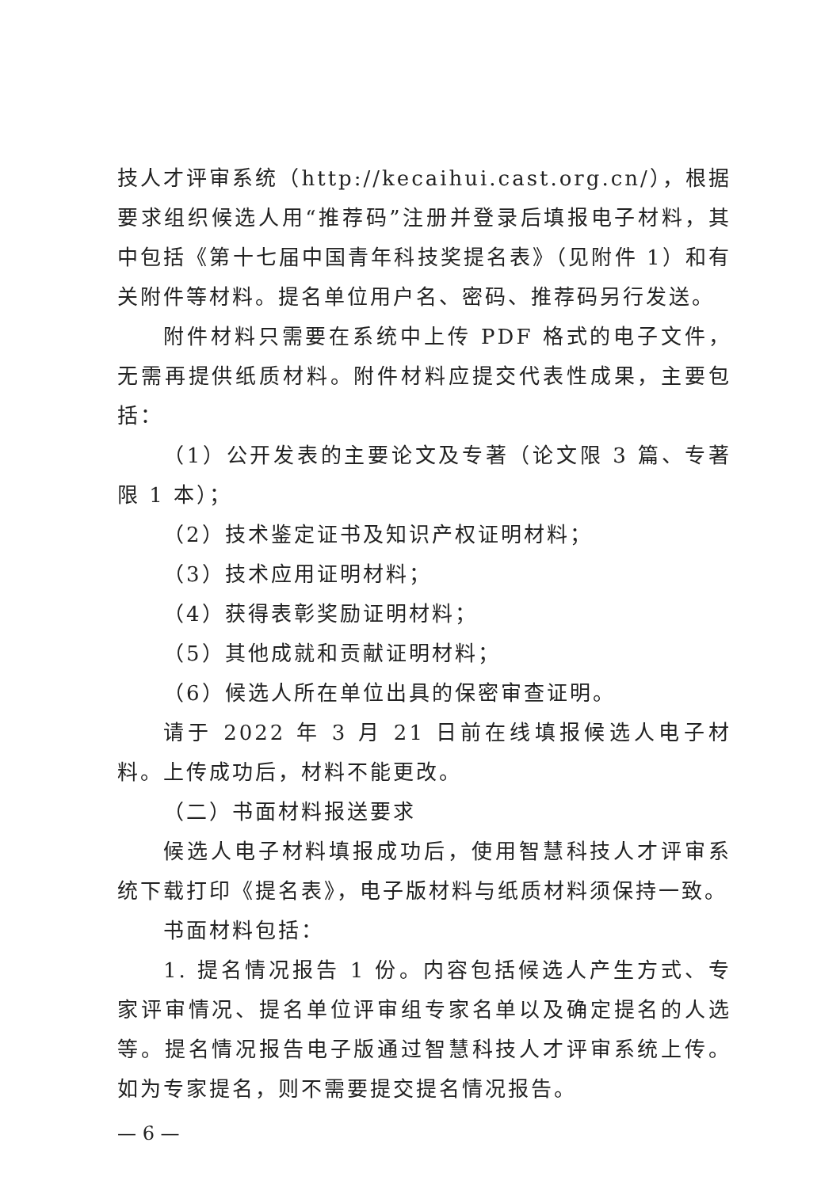技人才评审系统（http://kecaihui.cast.org.cn/），根据要求组织候选人用“推荐码”注册并登录后填报电子材料，其中包括《第十七届中国青年科技奖提名表》（见附件 1）和有关附件等材料。提名单位用户名、密码、推荐码另行发送。
附件材料只需要在系统中上传 PDF 格式的电子文件，无需再提供纸质材料。附件材料应提交代表性成果，主要包括：
（1）公开发表的主要论文及专著（论文限 3 篇、专著限 1 本）；
（2）技术鉴定证书及知识产权证明材料；
（3）技术应用证明材料；
（4）获得表彰奖励证明材料；
（5）其他成就和贡献证明材料；
（6）候选人所在单位出具的保密审查证明。
请于 2022 年 3 月 21 日前在线填报候选人电子材料。上传成功后，材料不能更改。
（二）书面材料报送要求
候选人电子材料填报成功后，使用智慧科技人才评审系统下载打印《提名表》，电子版材料与纸质材料须保持一致。
书面材料包括：
1. 提名情况报告 1 份。内容包括候选人产生方式、专家评审情况、提名单位评审组专家名单以及确定提名的人选等。提名情况报告电子版通过智慧科技人才评审系统上传。如为专家提名，则不需要提交提名情况报告。
— 6 —